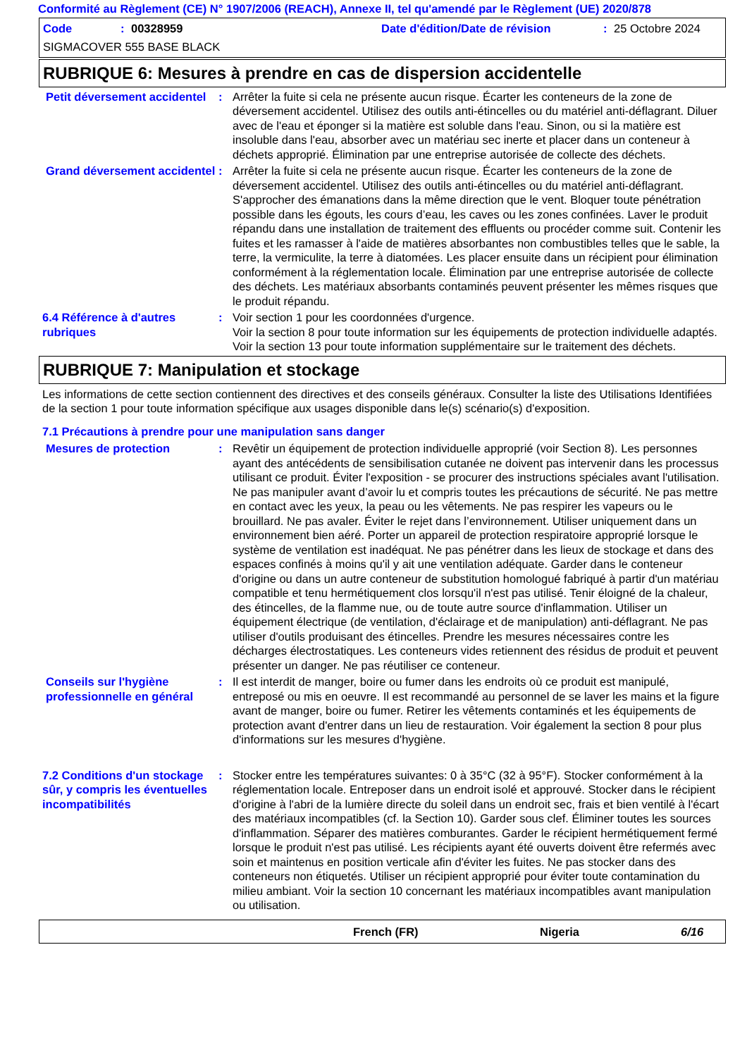Conformité au Règlement (CE) N° 1907/2006 (REACH), Annexe II, tel qu'amendé par le Règlement (UE) 2020/878
Code: 00328959 Date d'édition/Date de révision: 25 Octobre 2024
SIGMACOVER 555 BASE BLACK
RUBRIQUE 6: Mesures à prendre en cas de dispersion accidentelle
Petit déversement accidentel
: Arrêter la fuite si cela ne présente aucun risque. Écarter les conteneurs de la zone de déversement accidentel. Utilisez des outils anti-étincelles ou du matériel anti-déflagrant. Diluer avec de l'eau et éponger si la matière est soluble dans l'eau. Sinon, ou si la matière est insoluble dans l'eau, absorber avec un matériau sec inerte et placer dans un conteneur à déchets approprié. Élimination par une entreprise autorisée de collecte des déchets.
Grand déversement accidentel
: Arrêter la fuite si cela ne présente aucun risque. Écarter les conteneurs de la zone de déversement accidentel. Utilisez des outils anti-étincelles ou du matériel anti-déflagrant. S'approcher des émanations dans la même direction que le vent. Bloquer toute pénétration possible dans les égouts, les cours d’eau, les caves ou les zones confinées. Laver le produit répandu dans une installation de traitement des effluents ou procéder comme suit. Contenir les fuites et les ramasser à l'aide de matières absorbantes non combustibles telles que le sable, la terre, la vermiculite, la terre à diatomées. Les placer ensuite dans un récipient pour élimination conformément à la réglementation locale. Élimination par une entreprise autorisée de collecte des déchets. Les matériaux absorbants contaminés peuvent présenter les mêmes risques que le produit répandu.
6.4 Référence à d'autres rubriques
: Voir section 1 pour les coordonnées d'urgence.
Voir la section 8 pour toute information sur les équipements de protection individuelle adaptés.
Voir la section 13 pour toute information supplémentaire sur le traitement des déchets.
RUBRIQUE 7: Manipulation et stockage
Les informations de cette section contiennent des directives et des conseils généraux. Consulter la liste des Utilisations Identifiées de la section 1 pour toute information spécifique aux usages disponible dans le(s) scénario(s) d'exposition.
7.1 Précautions à prendre pour une manipulation sans danger
Mesures de protection : Revêtir un équipement de protection individuelle approprié (voir Section 8). Les personnes ayant des antécédents de sensibilisation cutanée ne doivent pas intervenir dans les processus utilisant ce produit. Éviter l'exposition - se procurer des instructions spéciales avant l'utilisation. Ne pas manipuler avant d’avoir lu et compris toutes les précautions de sécurité. Ne pas mettre en contact avec les yeux, la peau ou les vêtements. Ne pas respirer les vapeurs ou le brouillard. Ne pas avaler. Éviter le rejet dans l’environnement. Utiliser uniquement dans un environnement bien aéré. Porter un appareil de protection respiratoire approprié lorsque le système de ventilation est inadéquat. Ne pas pénétrer dans les lieux de stockage et dans des espaces confinés à moins qu'il y ait une ventilation adéquate. Garder dans le conteneur d'origine ou dans un autre conteneur de substitution homologué fabriqué à partir d'un matériau compatible et tenu hermétiquement clos lorsqu'il n'est pas utilisé. Tenir éloigné de la chaleur, des étincelles, de la flamme nue, ou de toute autre source d'inflammation. Utiliser un équipement électrique (de ventilation, d'éclairage et de manipulation) anti-déflagrant. Ne pas utiliser d'outils produisant des étincelles. Prendre les mesures nécessaires contre les décharges électrostatiques. Les conteneurs vides retiennent des résidus de produit et peuvent présenter un danger. Ne pas réutiliser ce conteneur.
Conseils sur l'hygiène professionnelle en général
: Il est interdit de manger, boire ou fumer dans les endroits où ce produit est manipulé, entreposé ou mis en oeuvre. Il est recommandé au personnel de se laver les mains et la figure avant de manger, boire ou fumer. Retirer les vêtements contaminés et les équipements de protection avant d'entrer dans un lieu de restauration. Voir également la section 8 pour plus d'informations sur les mesures d'hygiène.
7.2 Conditions d'un stockage sûr, y compris les éventuelles incompatibilités
: Stocker entre les températures suivantes: 0 à 35°C (32 à 95°F). Stocker conformément à la réglementation locale. Entreposer dans un endroit isolé et approuvé. Stocker dans le récipient d'origine à l'abri de la lumière directe du soleil dans un endroit sec, frais et bien ventilé à l'écart des matériaux incompatibles (cf. la Section 10). Garder sous clef. Éliminer toutes les sources d'inflammation. Séparer des matières comburantes. Garder le récipient hermétiquement fermé lorsque le produit n'est pas utilisé. Les récipients ayant été ouverts doivent être refermés avec soin et maintenus en position verticale afin d'éviter les fuites. Ne pas stocker dans des conteneurs non étiquetés. Utiliser un récipient approprié pour éviter toute contamination du milieu ambiant. Voir la section 10 concernant les matériaux incompatibles avant manipulation ou utilisation.
French (FR) Nigeria 6/16